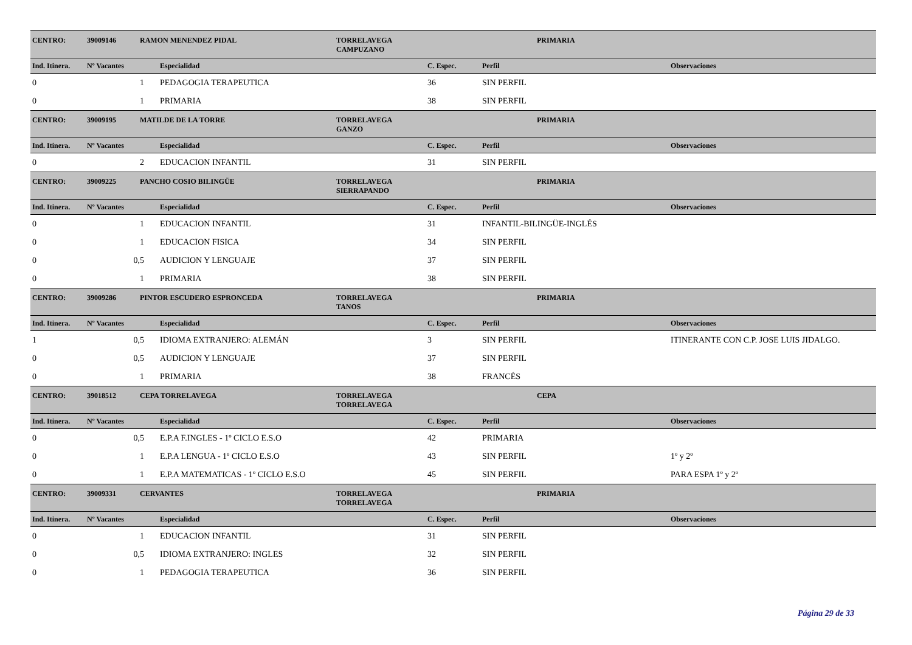| CENTRO: | 39009146 RAMON MENENDEZ PIDAL | | | TORRELAVEGA CAMPUZANO | | | PRIMARIA | |
| Ind. Itinera. | Nº Vacantes | | Especialidad | | C. Espec. | Perfil | | Observaciones |
| 0 | 1 | | PEDAGOGIA TERAPEUTICA | | 36 | SIN PERFIL | | |
| 0 | 1 | | PRIMARIA | | 38 | SIN PERFIL | | |
| CENTRO: | 39009195 MATILDE DE LA TORRE | | | TORRELAVEGA GANZO | | | PRIMARIA | |
| Ind. Itinera. | Nº Vacantes | | Especialidad | | C. Espec. | Perfil | | Observaciones |
| 0 | 2 | | EDUCACION INFANTIL | | 31 | SIN PERFIL | | |
| CENTRO: | 39009225 PANCHO COSIO BILINGÜE | | | TORRELAVEGA SIERRAPANDO | | | PRIMARIA | |
| Ind. Itinera. | Nº Vacantes | | Especialidad | | C. Espec. | Perfil | | Observaciones |
| 0 | 1 | | EDUCACION INFANTIL | | 31 | INFANTIL-BILINGÜE-INGLÉS | | |
| 0 | 1 | | EDUCACION FISICA | | 34 | SIN PERFIL | | |
| 0 | 0,5 | | AUDICION Y LENGUAJE | | 37 | SIN PERFIL | | |
| 0 | 1 | | PRIMARIA | | 38 | SIN PERFIL | | |
| CENTRO: | 39009286 PINTOR ESCUDERO ESPRONCEDA | | | TORRELAVEGA TANOS | | | PRIMARIA | |
| Ind. Itinera. | Nº Vacantes | | Especialidad | | C. Espec. | Perfil | | Observaciones |
| 1 | 0,5 | | IDIOMA EXTRANJERO: ALEMÁN | | 3 | SIN PERFIL | | ITINERANTE CON C.P. JOSE LUIS JIDALGO. |
| 0 | 0,5 | | AUDICION Y LENGUAJE | | 37 | SIN PERFIL | | |
| 0 | 1 | | PRIMARIA | | 38 | FRANCÉS | | |
| CENTRO: | 39018512 CEPA TORRELAVEGA | | | TORRELAVEGA TORRELAVEGA | | | CEPA | |
| Ind. Itinera. | Nº Vacantes | | Especialidad | | C. Espec. | Perfil | | Observaciones |
| 0 | 0,5 | | E.P.A F.INGLES - 1º CICLO E.S.O | | 42 | PRIMARIA | | |
| 0 | 1 | | E.P.A LENGUA - 1º CICLO E.S.O | | 43 | SIN PERFIL | | 1º y 2º |
| 0 | 1 | | E.P.A MATEMATICAS - 1º CICLO E.S.O | | 45 | SIN PERFIL | | PARA ESPA 1º y 2º |
| CENTRO: | 39009331 CERVANTES | | | TORRELAVEGA TORRELAVEGA | | | PRIMARIA | |
| Ind. Itinera. | Nº Vacantes | | Especialidad | | C. Espec. | Perfil | | Observaciones |
| 0 | 1 | | EDUCACION INFANTIL | | 31 | SIN PERFIL | | |
| 0 | 0,5 | | IDIOMA EXTRANJERO: INGLES | | 32 | SIN PERFIL | | |
| 0 | 1 | | PEDAGOGIA TERAPEUTICA | | 36 | SIN PERFIL | | |
Página 29 de 33